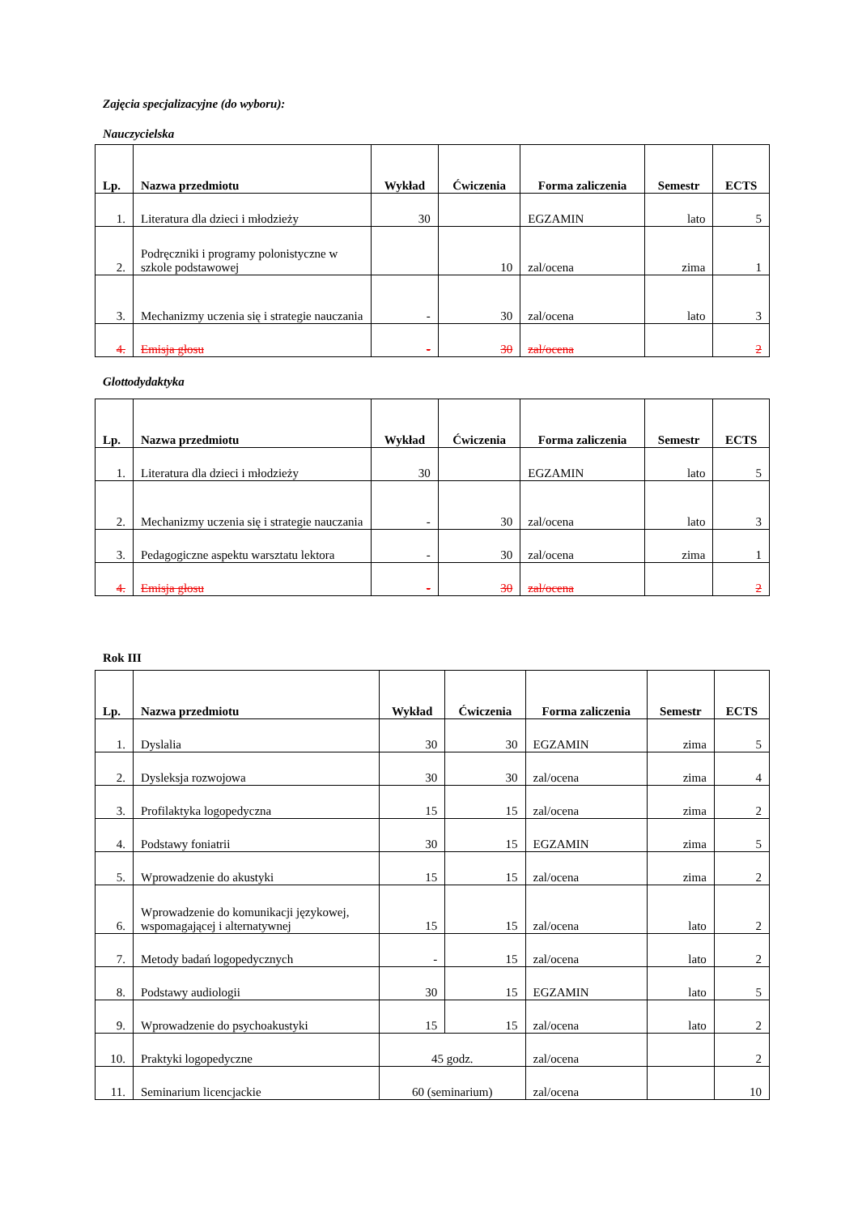Zajęcia specjalizacyjne (do wyboru):
Nauczycielska
| Lp. | Nazwa przedmiotu | Wykład | Ćwiczenia | Forma zaliczenia | Semestr | ECTS |
| --- | --- | --- | --- | --- | --- | --- |
| 1. | Literatura dla dzieci i młodzieży | 30 | | EGZAMIN | lato | 5 |
| 2. | Podręczniki i programy polonistyczne w szkole podstawowej | | 10 | zal/ocena | zima | 1 |
| 3. | Mechanizmy uczenia się i strategie nauczania | - | 30 | zal/ocena | lato | 3 |
| 4. | Emisja głosu | - | 30 | zal/ocena | | 2 |
Glottodydaktyka
| Lp. | Nazwa przedmiotu | Wykład | Ćwiczenia | Forma zaliczenia | Semestr | ECTS |
| --- | --- | --- | --- | --- | --- | --- |
| 1. | Literatura dla dzieci i młodzieży | 30 | | EGZAMIN | lato | 5 |
| 2. | Mechanizmy uczenia się i strategie nauczania | - | 30 | zal/ocena | lato | 3 |
| 3. | Pedagogiczne aspektu warsztatu lektora | - | 30 | zal/ocena | zima | 1 |
| 4. | Emisja głosu | - | 30 | zal/ocena | | 2 |
Rok III
| Lp. | Nazwa przedmiotu | Wykład | Ćwiczenia | Forma zaliczenia | Semestr | ECTS |
| --- | --- | --- | --- | --- | --- | --- |
| 1. | Dyslalia | 30 | 30 | EGZAMIN | zima | 5 |
| 2. | Dysleksja rozwojowa | 30 | 30 | zal/ocena | zima | 4 |
| 3. | Profilaktyka logopedyczna | 15 | 15 | zal/ocena | zima | 2 |
| 4. | Podstawy foniatrii | 30 | 15 | EGZAMIN | zima | 5 |
| 5. | Wprowadzenie do akustyki | 15 | 15 | zal/ocena | zima | 2 |
| 6. | Wprowadzenie do komunikacji językowej, wspomagającej i alternatywnej | 15 | 15 | zal/ocena | lato | 2 |
| 7. | Metody badań logopedycznych | - | 15 | zal/ocena | lato | 2 |
| 8. | Podstawy audiologii | 30 | 15 | EGZAMIN | lato | 5 |
| 9. | Wprowadzenie do psychoakustyki | 15 | 15 | zal/ocena | lato | 2 |
| 10. | Praktyki logopedyczne | 45 godz. | | zal/ocena | | 2 |
| 11. | Seminarium licencjackie | 60 (seminarium) | | zal/ocena | | 10 |